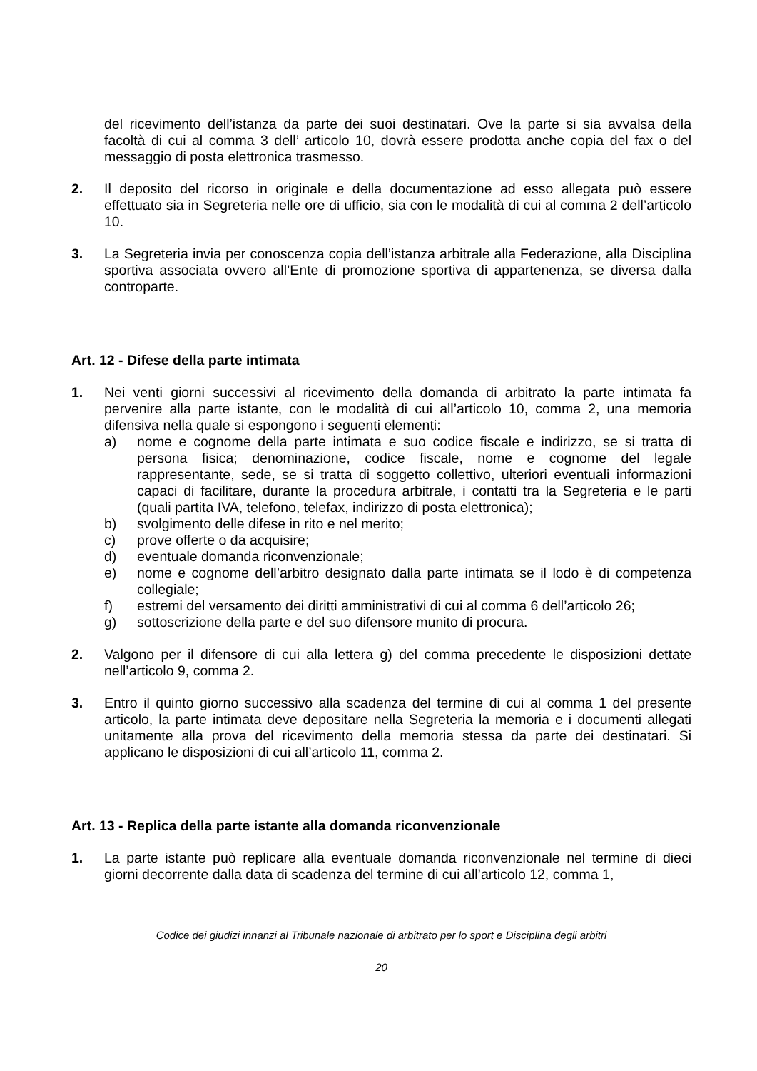del ricevimento dell’istanza da parte dei suoi destinatari. Ove la parte si sia avvalsa della facoltà di cui al comma 3 dell’ articolo 10, dovrà essere prodotta anche copia del fax o del messaggio di posta elettronica trasmesso.
2. Il deposito del ricorso in originale e della documentazione ad esso allegata può essere effettuato sia in Segreteria nelle ore di ufficio, sia con le modalità di cui al comma 2 dell’articolo 10.
3. La Segreteria invia per conoscenza copia dell’istanza arbitrale alla Federazione, alla Disciplina sportiva associata ovvero all’Ente di promozione sportiva di appartenenza, se diversa dalla controparte.
Art. 12 - Difese della parte intimata
1. Nei venti giorni successivi al ricevimento della domanda di arbitrato la parte intimata fa pervenire alla parte istante, con le modalità di cui all’articolo 10, comma 2, una memoria difensiva nella quale si espongono i seguenti elementi:
a) nome e cognome della parte intimata e suo codice fiscale e indirizzo, se si tratta di persona fisica; denominazione, codice fiscale, nome e cognome del legale rappresentante, sede, se si tratta di soggetto collettivo, ulteriori eventuali informazioni capaci di facilitare, durante la procedura arbitrale, i contatti tra la Segreteria e le parti (quali partita IVA, telefono, telefax, indirizzo di posta elettronica);
b) svolgimento delle difese in rito e nel merito;
c) prove offerte o da acquisire;
d) eventuale domanda riconvenzionale;
e) nome e cognome dell’arbitro designato dalla parte intimata se il lodo è di competenza collegiale;
f) estremi del versamento dei diritti amministrativi di cui al comma 6 dell’articolo 26;
g) sottoscrizione della parte e del suo difensore munito di procura.
2. Valgono per il difensore di cui alla lettera g) del comma precedente le disposizioni dettate nell’articolo 9, comma 2.
3. Entro il quinto giorno successivo alla scadenza del termine di cui al comma 1 del presente articolo, la parte intimata deve depositare nella Segreteria la memoria e i documenti allegati unitamente alla prova del ricevimento della memoria stessa da parte dei destinatari. Si applicano le disposizioni di cui all’articolo 11, comma 2.
Art. 13 - Replica della parte istante alla domanda riconvenzionale
1. La parte istante può replicare alla eventuale domanda riconvenzionale nel termine di dieci giorni decorrente dalla data di scadenza del termine di cui all’articolo 12, comma 1,
Codice dei giudizi innanzi al Tribunale nazionale di arbitrato per lo sport e Disciplina degli arbitri
20